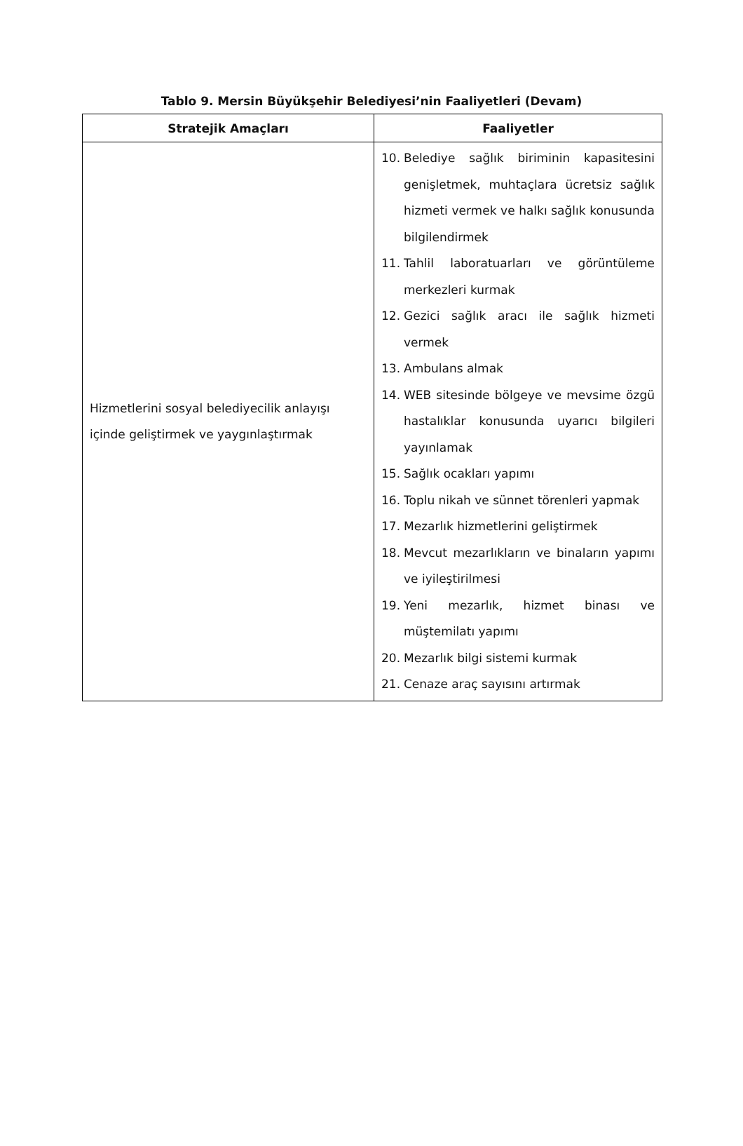Tablo 9. Mersin Büyükşehir Belediyesi’nin Faaliyetleri (Devam)
| Stratejik Amaçları | Faaliyetler |
| --- | --- |
| Hizmetlerini sosyal belediyecilik anlayışı içinde geliştirmek ve yaygınlaştırmak | 10. Belediye sağlık biriminin kapasitesini genişletmek, muhtaçlara ücretsiz sağlık hizmeti vermek ve halkı sağlık konusunda bilgilendirmek 11. Tahlil laboratuarları ve görüntüleme merkezleri kurmak 12. Gezici sağlık aracı ile sağlık hizmeti vermek 13. Ambulans almak 14. WEB sitesinde bölgeye ve mevsime özgü hastalıklar konusunda uyarıcı bilgileri yayınlamak 15. Sağlık ocakları yapımı 16. Toplu nikah ve sünnet törenleri yapmak 17. Mezarlık hizmetlerini geliştirmek 18. Mevcut mezarlıkların ve binaların yapımı ve iyileştirilmesi 19. Yeni mezarlık, hizmet binası ve müştemilatı yapımı 20. Mezarlık bilgi sistemi kurmak 21. Cenaze araç sayısını artırmak |